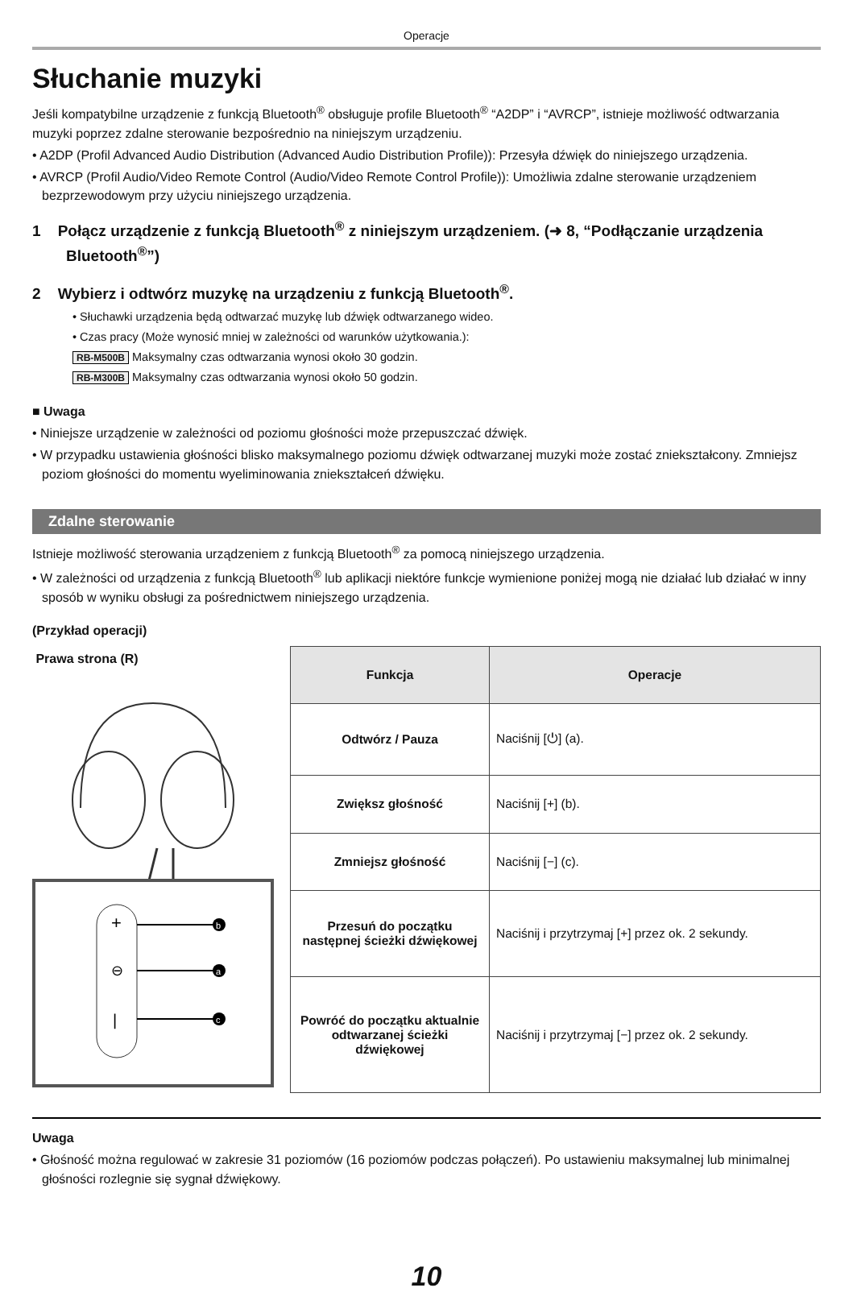Operacje
Słuchanie muzyki
Jeśli kompatybilne urządzenie z funkcją Bluetooth<sup>®</sup> obsługuje profile Bluetooth<sup>®</sup> “A2DP” i “AVRCP”, istnieje możliwość odtwarzania muzyki poprzez zdalne sterowanie bezpośrednio na niniejszym urządzeniu.
• A2DP (Profil Advanced Audio Distribution (Advanced Audio Distribution Profile)): Przesyła dźwięk do niniejszego urządzenia.
• AVRCP (Profil Audio/Video Remote Control (Audio/Video Remote Control Profile)): Umożliwia zdalne sterowanie urządzeniem bezprzewodowym przy użyciu niniejszego urządzenia.
1 Połącz urządzenie z funkcją Bluetooth<sup>®</sup> z niniejszym urządzeniem. (➜ 8, “Podłączanie urządzenia Bluetooth<sup>®</sup>”)
2 Wybierz i odtwórz muzykę na urządzeniu z funkcją Bluetooth<sup>®</sup>.
• Słuchawki urządzenia będą odtwarzać muzykę lub dźwięk odtwarzanego wideo.
• Czas pracy (Może wynosić mniej w zależności od warunków użytkowania.):
RB-M500B Maksymalny czas odtwarzania wynosi około 30 godzin.
RB-M300B Maksymalny czas odtwarzania wynosi około 50 godzin.
■ Uwaga
• Niniejsze urządzenie w zależności od poziomu głośności może przepuszczać dźwięk.
• W przypadku ustawienia głośności blisko maksymalnego poziomu dźwięk odtwarzanej muzyki może zostać zniekształcony. Zmniejsz poziom głośności do momentu wyeliminowania zniekształceń dźwięku.
Zdalne sterowanie
Istnieje możliwość sterowania urządzeniem z funkcją Bluetooth<sup>®</sup> za pomocą niniejszego urządzenia.
• W zależności od urządzenia z funkcją Bluetooth<sup>®</sup> lub aplikacji niektóre funkcje wymienione poniżej mogą nie działać lub działać w inny sposób w wyniku obsługi za pośrednictwem niniejszego urządzenia.
(Przykład operacji)
Prawa strona (R)
+
⊖
|
b
a
c
| Funkcja | Operacje |
| --- | --- |
| Odtwórz / Pauza | Naciśnij [⏻] (a). |
| Zwiększ głośność | Naciśnij [+] (b). |
| Zmniejsz głośność | Naciśnij [−] (c). |
| Przesuń do początku następnej ścieżki dźwiękowej | Naciśnij i przytrzymaj [+] przez ok. 2 sekundy. |
| Powróć do początku aktualnie odtwarzanej ścieżki dźwiękowej | Naciśnij i przytrzymaj [−] przez ok. 2 sekundy. |
Uwaga
• Głośność można regulować w zakresie 31 poziomów (16 poziomów podczas połączeń). Po ustawieniu maksymalnej lub minimalnej głośności rozlegnie się sygnał dźwiękowy.
10